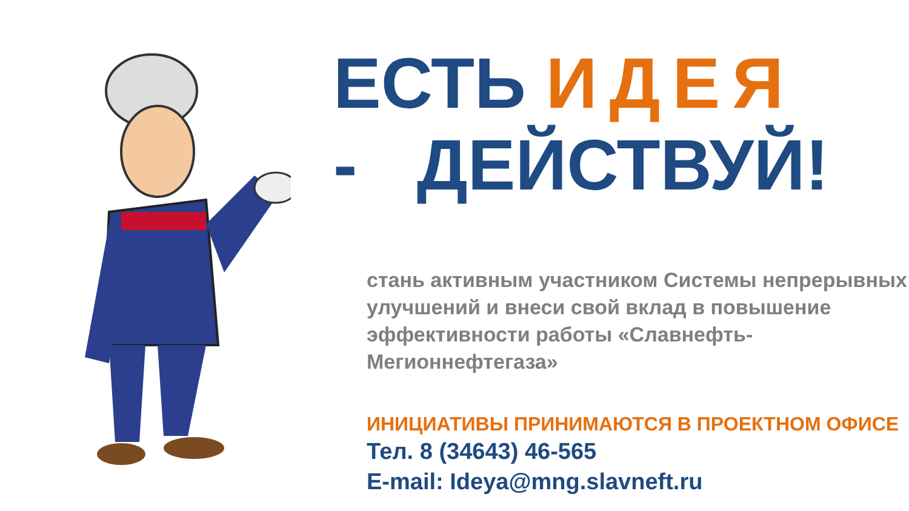ЕСТЬ ИДЕЯ
- ДЕЙСТВУЙ!
стань активным участником Системы непрерывных улучшений и внеси свой вклад в повышение эффективности работы «Славнефть-Мегионнефтегаза»
ИНИЦИАТИВЫ ПРИНИМАЮТСЯ В ПРОЕКТНОМ ОФИСЕ
Тел. 8 (34643) 46-565
E-mail: Ideya@mng.slavneft.ru